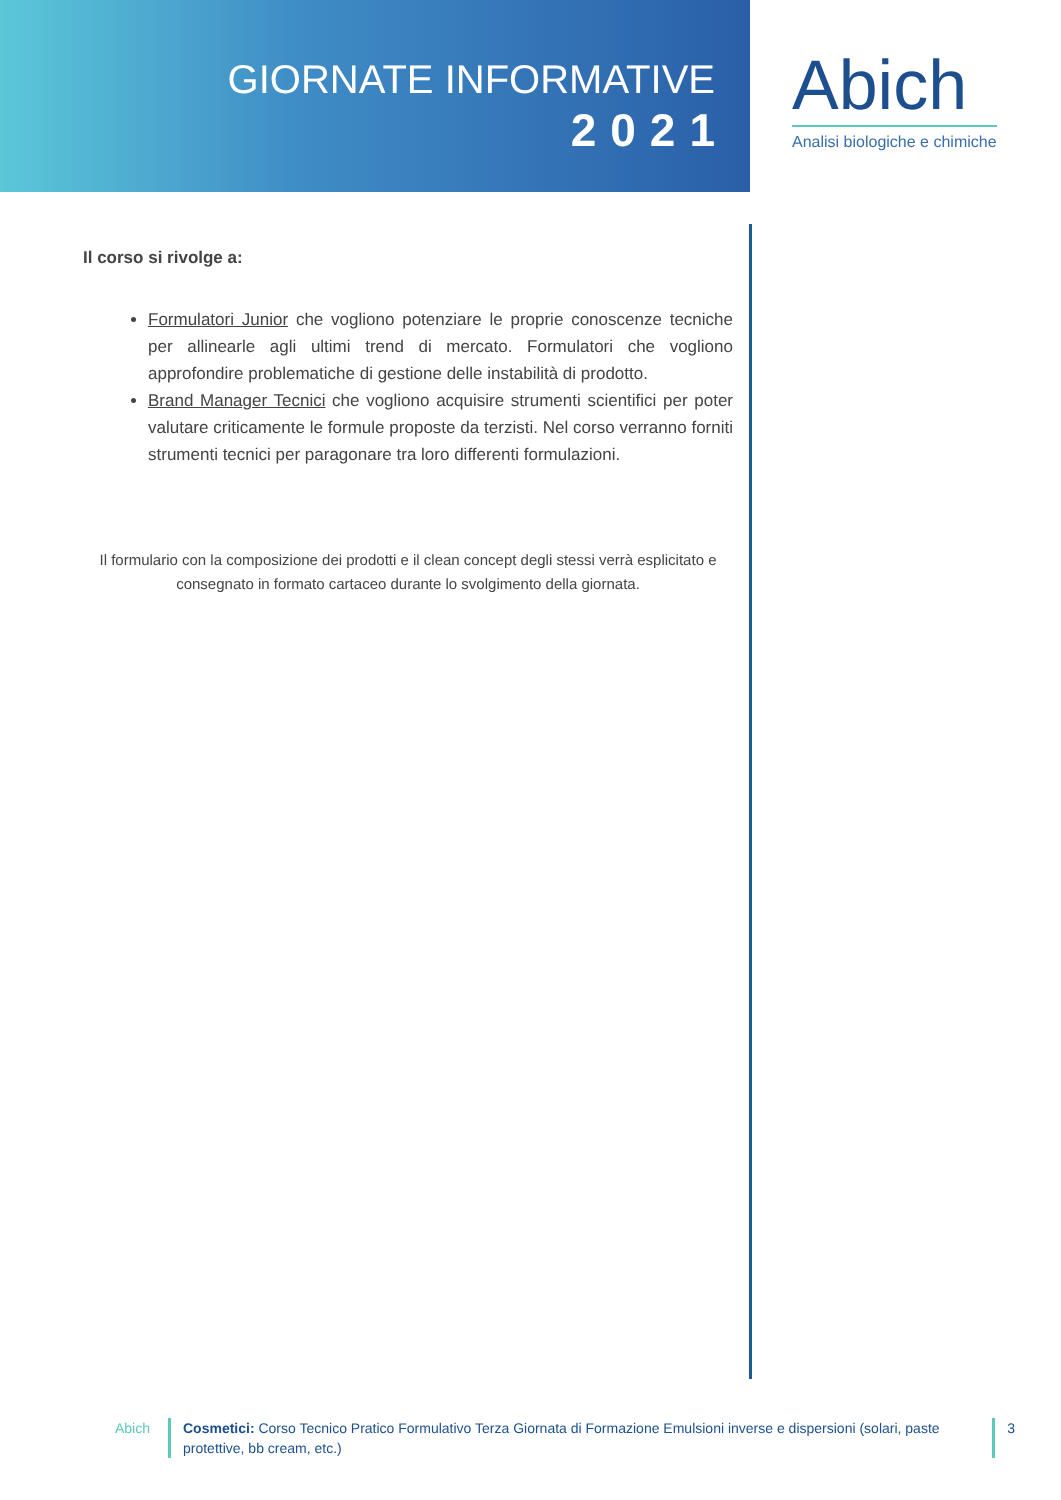GIORNATE INFORMATIVE
2021
Abich
Analisi biologiche e chimiche
Il corso si rivolge a:
Formulatori Junior che vogliono potenziare le proprie conoscenze tecniche per allinearle agli ultimi trend di mercato. Formulatori che vogliono approfondire problematiche di gestione delle instabilità di prodotto.
Brand Manager Tecnici che vogliono acquisire strumenti scientifici per poter valutare criticamente le formule proposte da terzisti. Nel corso verranno forniti strumenti tecnici per paragonare tra loro differenti formulazioni.
Il formulario con la composizione dei prodotti e il clean concept degli stessi verrà esplicitato e consegnato in formato cartaceo durante lo svolgimento della giornata.
Abich Cosmetici: Corso Tecnico Pratico Formulativo Terza Giornata di Formazione Emulsioni inverse e dispersioni (solari, paste protettive, bb cream, etc.)
3